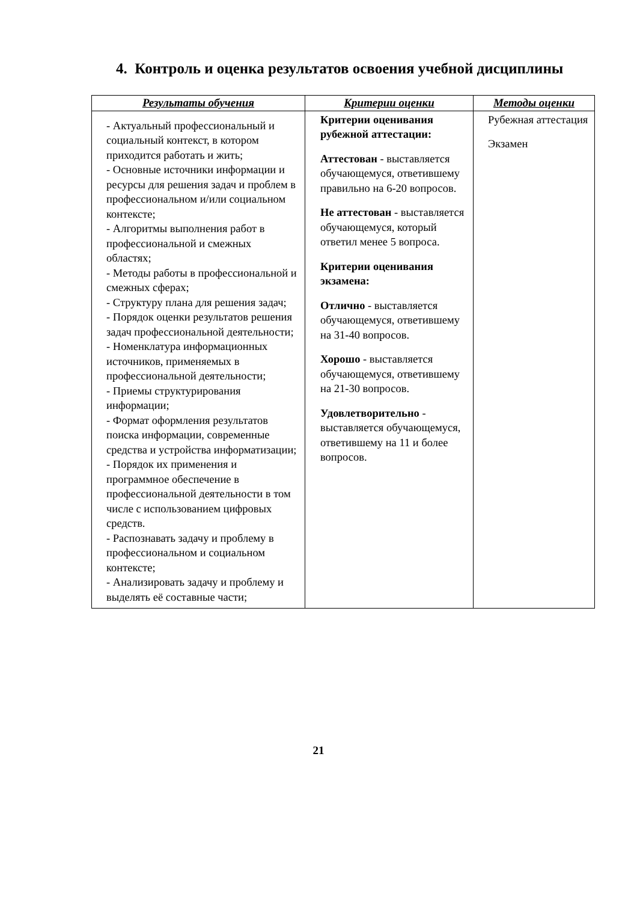4. Контроль и оценка результатов освоения учебной дисциплины
| Результаты обучения | Критерии оценки | Методы оценки |
| --- | --- | --- |
| - Актуальный профессиональный и социальный контекст, в котором приходится работать и жить; - Основные источники информации и ресурсы для решения задач и проблем в профессиональном и/или социальном контексте; - Алгоритмы выполнения работ в профессиональной и смежных областях; - Методы работы в профессиональной и смежных сферах; - Структуру плана для решения задач; - Порядок оценки результатов решения задач профессиональной деятельности; - Номенклатура информационных источников, применяемых в профессиональной деятельности; - Приемы структурирования информации; - Формат оформления результатов поиска информации, современные средства и устройства информатизации; - Порядок их применения и программное обеспечение в профессиональной деятельности в том числе с использованием цифровых средств. - Распознавать задачу и проблему в профессиональном и социальном контексте; - Анализировать задачу и проблему и выделять её составные части; | Критерии оценивания рубежной аттестации: Аттестован - выставляется обучающемуся, ответившему правильно на 6-20 вопросов. Не аттестован - выставляется обучающемуся, который ответил менее 5 вопроса. Критерии оценивания экзамена: Отлично - выставляется обучающемуся, ответившему на 31-40 вопросов. Хорошо - выставляется обучающемуся, ответившему на 21-30 вопросов. Удовлетворительно - выставляется обучающемуся, ответившему на 11 и более вопросов. | Рубежная аттестация Экзамен |
21